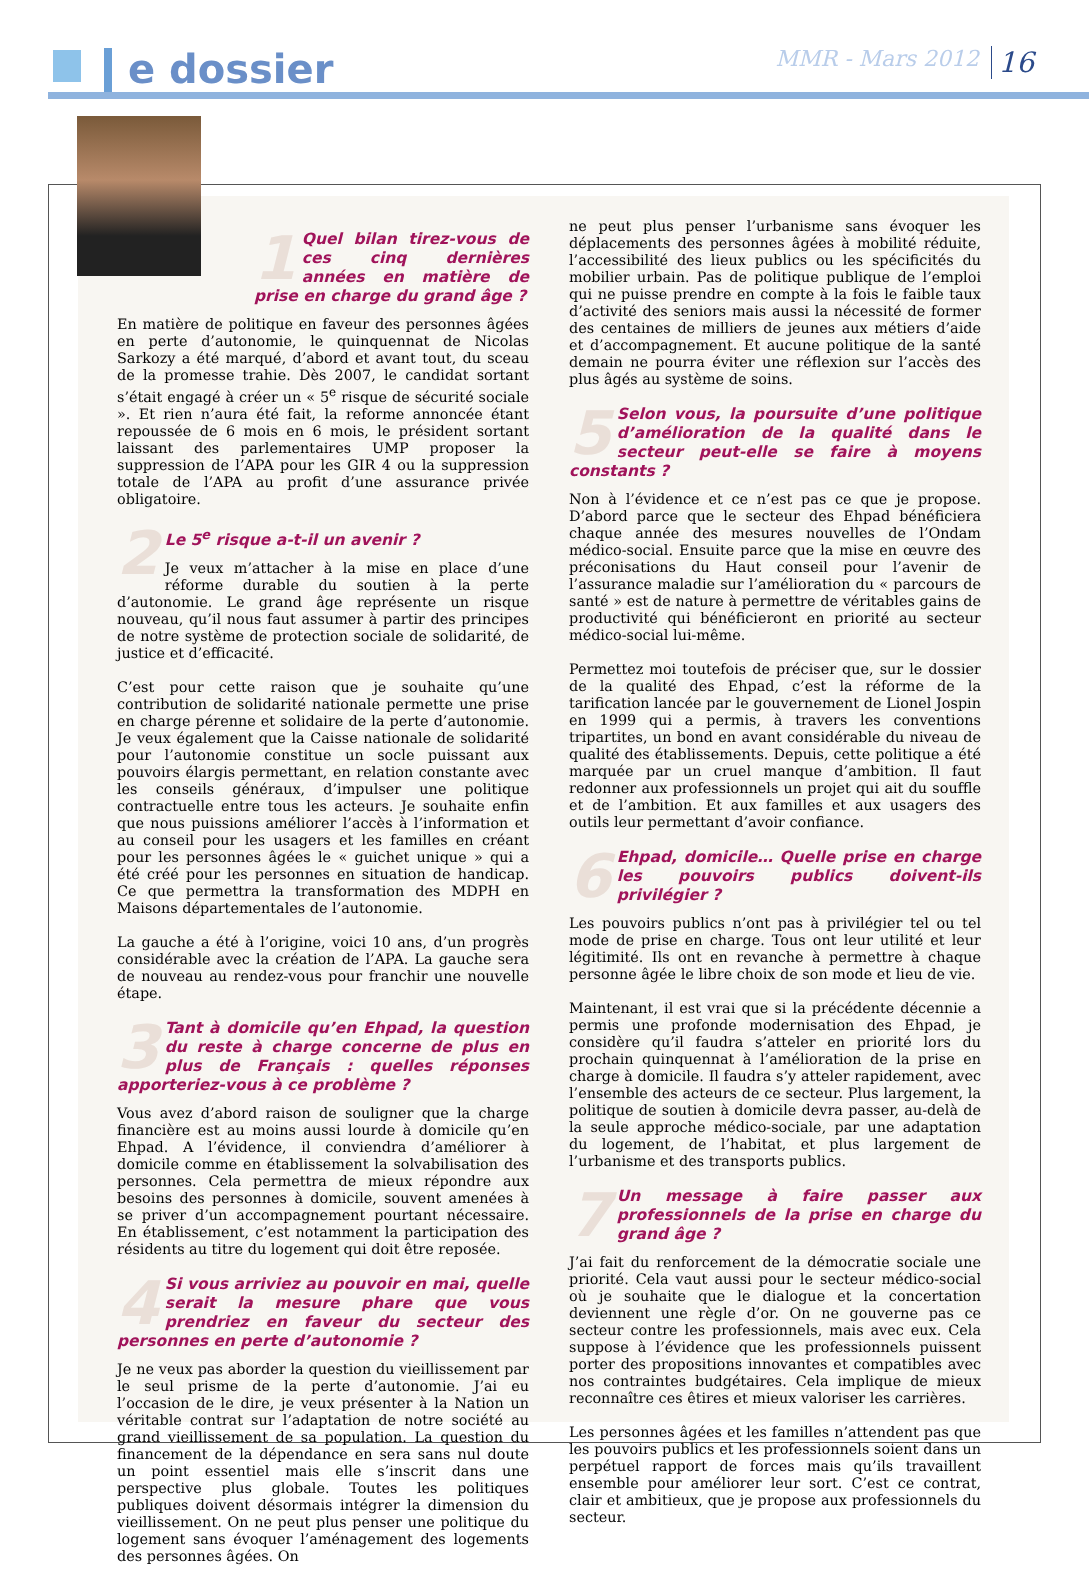e dossier MMR - Mars 2012 16
1 Quel bilan tirez-vous de ces cinq dernières années en matière de prise en charge du grand âge ?
En matière de politique en faveur des personnes âgées en perte d’autonomie, le quinquennat de Nicolas Sarkozy a été marqué, d’abord et avant tout, du sceau de la promesse trahie. Dès 2007, le candidat sortant s’était engagé à créer un « 5<sup>e</sup> risque de sécurité sociale ». Et rien n’aura été fait, la reforme annoncée étant repoussée de 6 mois en 6 mois, le président sortant laissant des parlementaires UMP proposer la suppression de l’APA pour les GIR 4 ou la suppression totale de l’APA au profit d’une assurance privée obligatoire.
2 Le 5<sup>e</sup> risque a-t-il un avenir ?
Je veux m’attacher à la mise en place d’une réforme durable du soutien à la perte d’autonomie. Le grand âge représente un risque nouveau, qu’il nous faut assumer à partir des principes de notre système de protection sociale de solidarité, de justice et d’efficacité.
C’est pour cette raison que je souhaite qu’une contribution de solidarité nationale permette une prise en charge pérenne et solidaire de la perte d’autonomie. Je veux également que la Caisse nationale de solidarité pour l’autonomie constitue un socle puissant aux pouvoirs élargis permettant, en relation constante avec les conseils généraux, d’impulser une politique contractuelle entre tous les acteurs. Je souhaite enfin que nous puissions améliorer l’accès à l’information et au conseil pour les usagers et les familles en créant pour les personnes âgées le « guichet unique » qui a été créé pour les personnes en situation de handicap. Ce que permettra la transformation des MDPH en Maisons départementales de l’autonomie.
La gauche a été à l’origine, voici 10 ans, d’un progrès considérable avec la création de l’APA. La gauche sera de nouveau au rendez-vous pour franchir une nouvelle étape.
3 Tant à domicile qu’en Ehpad, la question du reste à charge concerne de plus en plus de Français : quelles réponses apporteriez-vous à ce problème ?
Vous avez d’abord raison de souligner que la charge financière est au moins aussi lourde à domicile qu’en Ehpad. A l’évidence, il conviendra d’améliorer à domicile comme en établissement la solvabilisation des personnes. Cela permettra de mieux répondre aux besoins des personnes à domicile, souvent amenées à se priver d’un accompagnement pourtant nécessaire. En établissement, c’est notamment la participation des résidents au titre du logement qui doit être reposée.
4 Si vous arriviez au pouvoir en mai, quelle serait la mesure phare que vous prendriez en faveur du secteur des personnes en perte d’autonomie ?
Je ne veux pas aborder la question du vieillissement par le seul prisme de la perte d’autonomie. J’ai eu l’occasion de le dire, je veux présenter à la Nation un véritable contrat sur l’adaptation de notre société au grand vieillissement de sa population. La question du financement de la dépendance en sera sans nul doute un point essentiel mais elle s’inscrit dans une perspective plus globale. Toutes les politiques publiques doivent désormais intégrer la dimension du vieillissement. On ne peut plus penser une politique du logement sans évoquer l’aménagement des logements des personnes âgées. On
ne peut plus penser l’urbanisme sans évoquer les déplacements des personnes âgées à mobilité réduite, l’accessibilité des lieux publics ou les spécificités du mobilier urbain. Pas de politique publique de l’emploi qui ne puisse prendre en compte à la fois le faible taux d’activité des seniors mais aussi la nécessité de former des centaines de milliers de jeunes aux métiers d’aide et d’accompagnement. Et aucune politique de la santé demain ne pourra éviter une réflexion sur l’accès des plus âgés au système de soins.
5 Selon vous, la poursuite d’une politique d’amélioration de la qualité dans le secteur peut-elle se faire à moyens constants ?
Non à l’évidence et ce n’est pas ce que je propose. D’abord parce que le secteur des Ehpad bénéficiera chaque année des mesures nouvelles de l’Ondam médico-social. Ensuite parce que la mise en œuvre des préconisations du Haut conseil pour l’avenir de l’assurance maladie sur l’amélioration du « parcours de santé » est de nature à permettre de véritables gains de productivité qui bénéficieront en priorité au secteur médico-social lui-même.
Permettez moi toutefois de préciser que, sur le dossier de la qualité des Ehpad, c’est la réforme de la tarification lancée par le gouvernement de Lionel Jospin en 1999 qui a permis, à travers les conventions tripartites, un bond en avant considérable du niveau de qualité des établissements. Depuis, cette politique a été marquée par un cruel manque d’ambition. Il faut redonner aux professionnels un projet qui ait du souffle et de l’ambition. Et aux familles et aux usagers des outils leur permettant d’avoir confiance.
6 Ehpad, domicile… Quelle prise en charge les pouvoirs publics doivent-ils privilégier ?
Les pouvoirs publics n’ont pas à privilégier tel ou tel mode de prise en charge. Tous ont leur utilité et leur légitimité. Ils ont en revanche à permettre à chaque personne âgée le libre choix de son mode et lieu de vie.
Maintenant, il est vrai que si la précédente décennie a permis une profonde modernisation des Ehpad, je considère qu’il faudra s’atteler en priorité lors du prochain quinquennat à l’amélioration de la prise en charge à domicile. Il faudra s’y atteler rapidement, avec l’ensemble des acteurs de ce secteur. Plus largement, la politique de soutien à domicile devra passer, au-delà de la seule approche médico-sociale, par une adaptation du logement, de l’habitat, et plus largement de l’urbanisme et des transports publics.
7 Un message à faire passer aux professionnels de la prise en charge du grand âge ?
J’ai fait du renforcement de la démocratie sociale une priorité. Cela vaut aussi pour le secteur médico-social où je souhaite que le dialogue et la concertation deviennent une règle d’or. On ne gouverne pas ce secteur contre les professionnels, mais avec eux. Cela suppose à l’évidence que les professionnels puissent porter des propositions innovantes et compatibles avec nos contraintes budgétaires. Cela implique de mieux reconnaître ces êtires et mieux valoriser les carrières.
Les personnes âgées et les familles n’attendent pas que les pouvoirs publics et les professionnels soient dans un perpétuel rapport de forces mais qu’ils travaillent ensemble pour améliorer leur sort. C’est ce contrat, clair et ambitieux, que je propose aux professionnels du secteur.